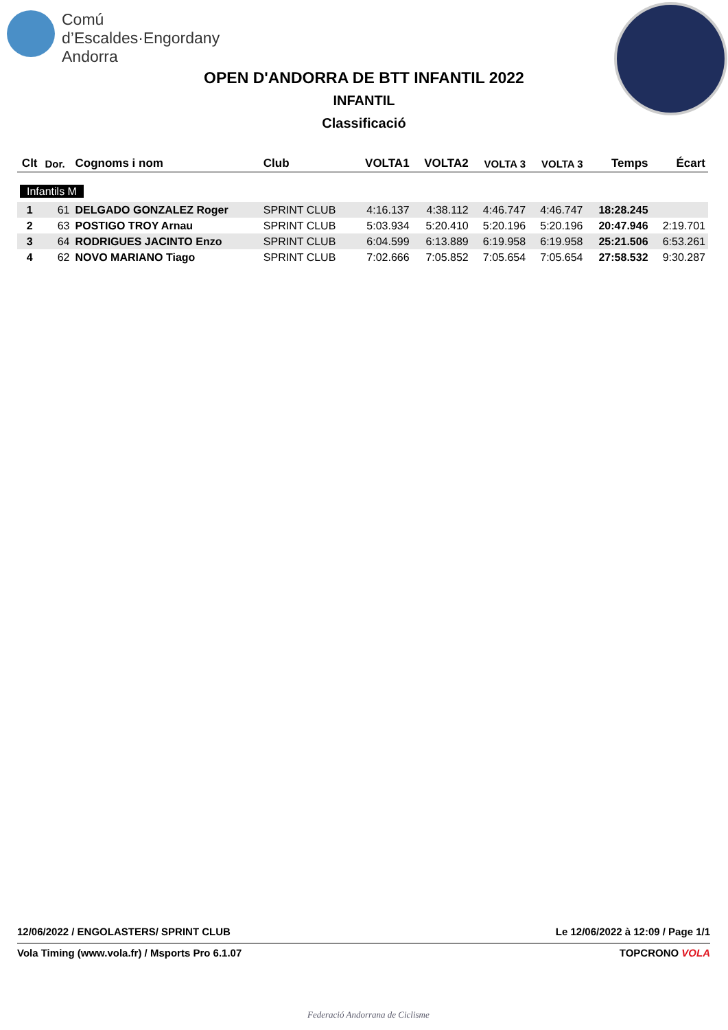Comú
d’Escaldes·Engordany
Andorra
OPEN D'ANDORRA DE BTT INFANTIL 2022
INFANTIL
Classificació
| Clt | Dor. | Cognoms i nom | Club | VOLTA1 | VOLTA2 | VOLTA 3 | VOLTA 3 | Temps | Écart |
| --- | --- | --- | --- | --- | --- | --- | --- | --- | --- |
| Infantils M | | | | | | | | | |
| 1 | 61 | DELGADO GONZALEZ Roger | SPRINT CLUB | 4:16.137 | 4:38.112 | 4:46.747 | 4:46.747 | 18:28.245 | |
| 2 | 63 | POSTIGO TROY Arnau | SPRINT CLUB | 5:03.934 | 5:20.410 | 5:20.196 | 5:20.196 | 20:47.946 | 2:19.701 |
| 3 | 64 | RODRIGUES JACINTO Enzo | SPRINT CLUB | 6:04.599 | 6:13.889 | 6:19.958 | 6:19.958 | 25:21.506 | 6:53.261 |
| 4 | 62 | NOVO MARIANO Tiago | SPRINT CLUB | 7:02.666 | 7:05.852 | 7:05.654 | 7:05.654 | 27:58.532 | 9:30.287 |
12/06/2022 / ENGOLASTERS/ SPRINT CLUB Le 12/06/2022 à 12:09 / Page 1/1
Vola Timing (www.vola.fr) / Msports Pro 6.1.07 TOPCRONO VOLA
Federació Andorrana de Ciclisme